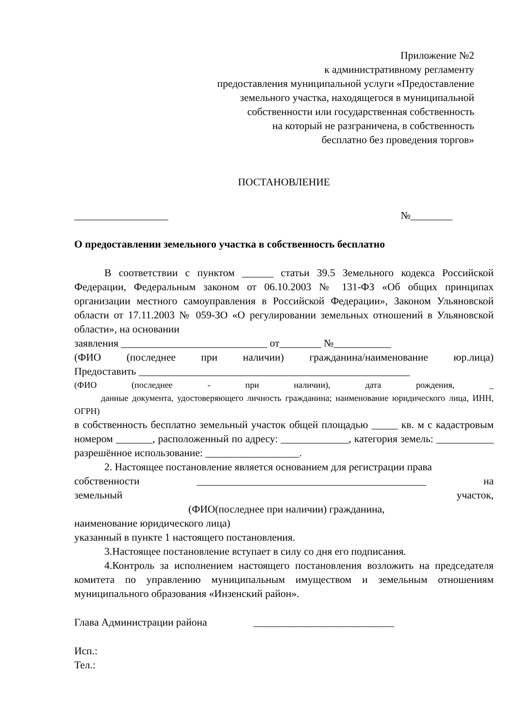Приложение №2
к административному регламенту
предоставления муниципальной услуги «Предоставление
земельного участка, находящегося в муниципальной
собственности или государственная собственность
на который не разграничена, в собственность
бесплатно без проведения торгов»
ПОСТАНОВЛЕНИЕ
__________________ №________
О предоставлении земельного участка в собственность бесплатно
В соответствии с пунктом ______ статьи 39.5 Земельного кодекса Российской Федерации, Федеральным законом от 06.10.2003 № 131-ФЗ «Об общих принципах организации местного самоуправления в Российской Федерации», Законом Ульяновской области от 17.11.2003 № 059-ЗО «О регулировании земельных отношений в Ульяновской области», на основании
заявления ____________________________ от________ №___________
(ФИО (последнее при наличии) гражданина/наименование юр.лица)
Предоставить ____________________________________________________
(ФИО (последнее - при наличии), дата рождения, _
данные документа, удостоверяющего личность гражданина; наименование юридического лица, ИНН, ОГРН)
в собственность бесплатно земельный участок общей площадью _____ кв. м с кадастровым номером _______, расположенный по адресу: _____________, категория земель: ___________ разрешённое использование: __________________.
2. Настоящее постановление является основанием для регистрации права
собственности ____________________________________________ на
земельный участок,
(ФИО(последнее при наличии) гражданина,
наименование юридического лица)
указанный в пункте 1 настоящего постановления.
3.Настоящее постановление вступает в силу со дня его подписания.
4.Контроль за исполнением настоящего постановления возложить на председателя комитета по управлению муниципальным имуществом и земельным отношениям муниципального образования «Инзенский район».
Глава Администрации района ___________________________
Исп.:
Тел.: